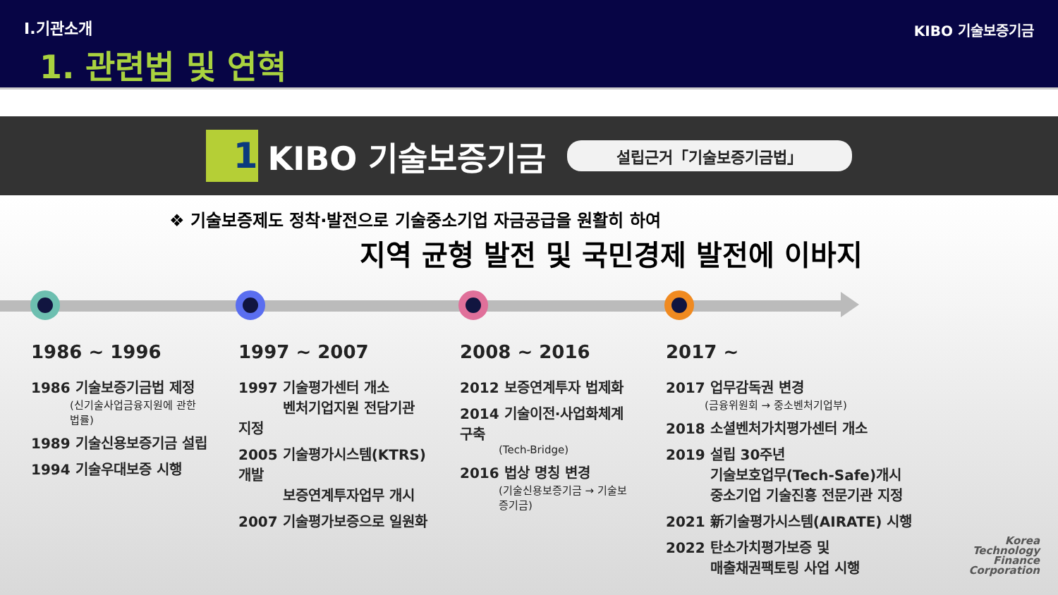Ⅰ.기관소개
1. 관련법 및 연혁
KIBO 기술보증기금
1
KIBO 기술보증기금
설립근거「기술보증기금법」
❖ 기술보증제도 정착·발전으로 기술중소기업 자금공급을 원활히 하여
지역 균형 발전 및 국민경제 발전에 이바지
1986 ~ 1996
1986 기술보증기금법 제정
(신기술사업금융지원에 관한 법률)
1989 기술신용보증기금 설립
1994 기술우대보증 시행
1997 ~ 2007
1997 기술평가센터 개소
벤처기업지원 전담기관 지정
2005 기술평가시스템(KTRS)개발
보증연계투자업무 개시
2007 기술평가보증으로 일원화
2008 ~ 2016
2012 보증연계투자 법제화
2014 기술이전·사업화체계 구축
(Tech-Bridge)
2016 법상 명칭 변경
(기술신용보증기금 → 기술보증기금)
2017 ~
2017 업무감독권 변경
(금융위원회 → 중소벤처기업부)
2018 소셜벤처가치평가센터 개소
2019 설립 30주년
기술보호업무(Tech-Safe)개시
중소기업 기술진흥 전문기관 지정
2021 新기술평가시스템(AIRATE) 시행
2022 탄소가치평가보증 및
매출채권팩토링 사업 시행
Korea
Technology
Finance
Corporation